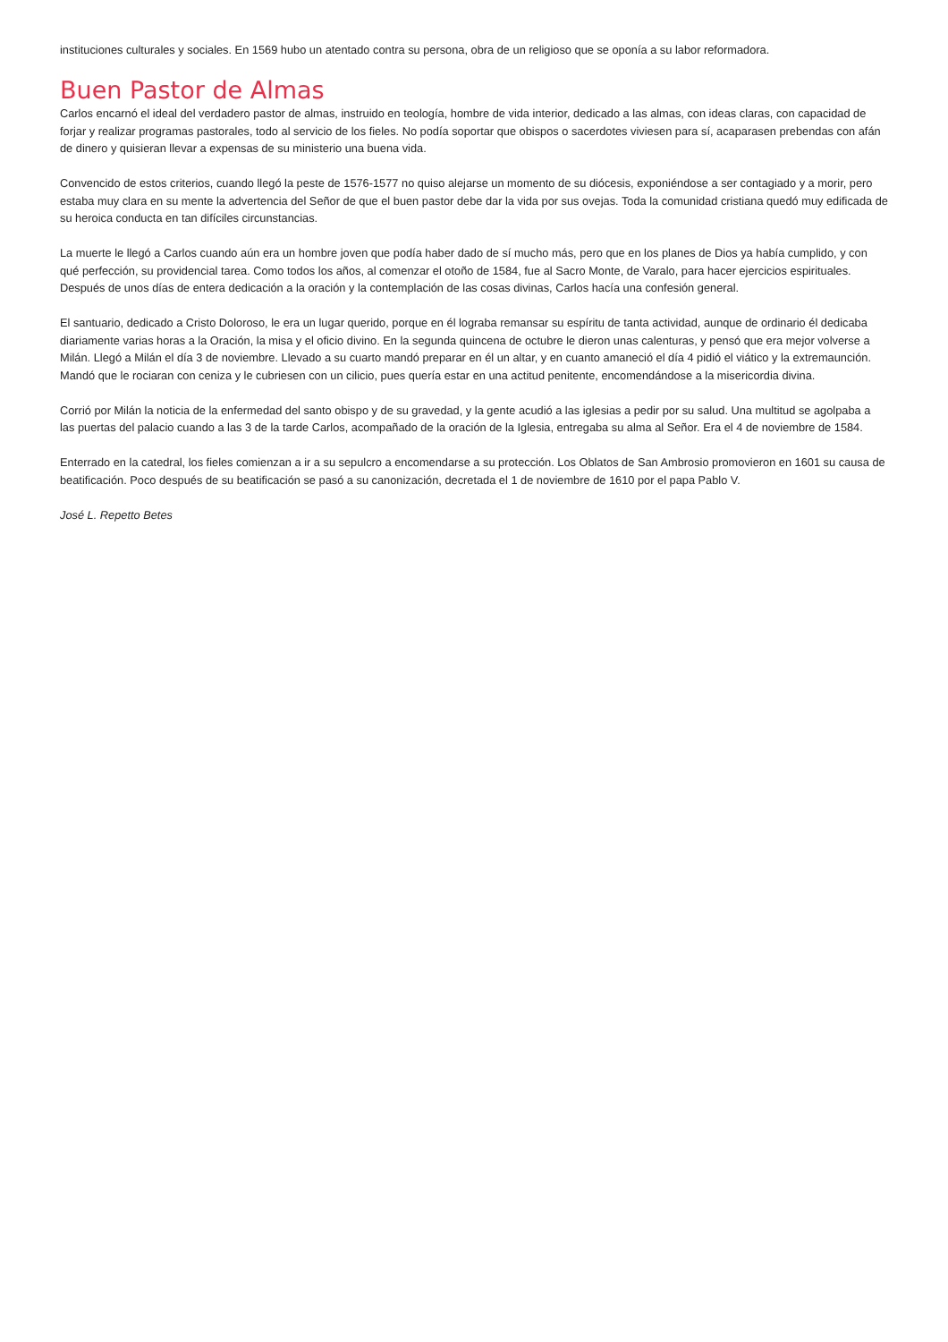instituciones culturales y sociales. En 1569 hubo un atentado contra su persona, obra de un religioso que se oponía a su labor reformadora.
Buen Pastor de Almas
Carlos encarnó el ideal del verdadero pastor de almas, instruido en teología, hombre de vida interior, dedicado a las almas, con ideas claras, con capacidad de forjar y realizar programas pastorales, todo al servicio de los fieles. No podía soportar que obispos o sacerdotes viviesen para sí, acaparasen prebendas con afán de dinero y quisieran llevar a expensas de su ministerio una buena vida.
Convencido de estos criterios, cuando llegó la peste de 1576-1577 no quiso alejarse un momento de su diócesis, exponiéndose a ser contagiado y a morir, pero estaba muy clara en su mente la advertencia del Señor de que el buen pastor debe dar la vida por sus ovejas. Toda la comunidad cristiana quedó muy edificada de su heroica conducta en tan difíciles circunstancias.
La muerte le llegó a Carlos cuando aún era un hombre joven que podía haber dado de sí mucho más, pero que en los planes de Dios ya había cumplido, y con qué perfección, su providencial tarea. Como todos los años, al comenzar el otoño de 1584, fue al Sacro Monte, de Varalo, para hacer ejercicios espirituales. Después de unos días de entera dedicación a la oración y la contemplación de las cosas divinas, Carlos hacía una confesión general.
El santuario, dedicado a Cristo Doloroso, le era un lugar querido, porque en él lograba remansar su espíritu de tanta actividad, aunque de ordinario él dedicaba diariamente varias horas a la Oración, la misa y el oficio divino. En la segunda quincena de octubre le dieron unas calenturas, y pensó que era mejor volverse a Milán. Llegó a Milán el día 3 de noviembre. Llevado a su cuarto mandó preparar en él un altar, y en cuanto amaneció el día 4 pidió el viático y la extremaunción. Mandó que le rociaran con ceniza y le cubriesen con un cilicio, pues quería estar en una actitud penitente, encomendándose a la misericordia divina.
Corrió por Milán la noticia de la enfermedad del santo obispo y de su gravedad, y la gente acudió a las iglesias a pedir por su salud. Una multitud se agolpaba a las puertas del palacio cuando a las 3 de la tarde Carlos, acompañado de la oración de la Iglesia, entregaba su alma al Señor. Era el 4 de noviembre de 1584.
Enterrado en la catedral, los fieles comienzan a ir a su sepulcro a encomendarse a su protección. Los Oblatos de San Ambrosio promovieron en 1601 su causa de beatificación. Poco después de su beatificación se pasó a su canonización, decretada el 1 de noviembre de 1610 por el papa Pablo V.
José L. Repetto Betes